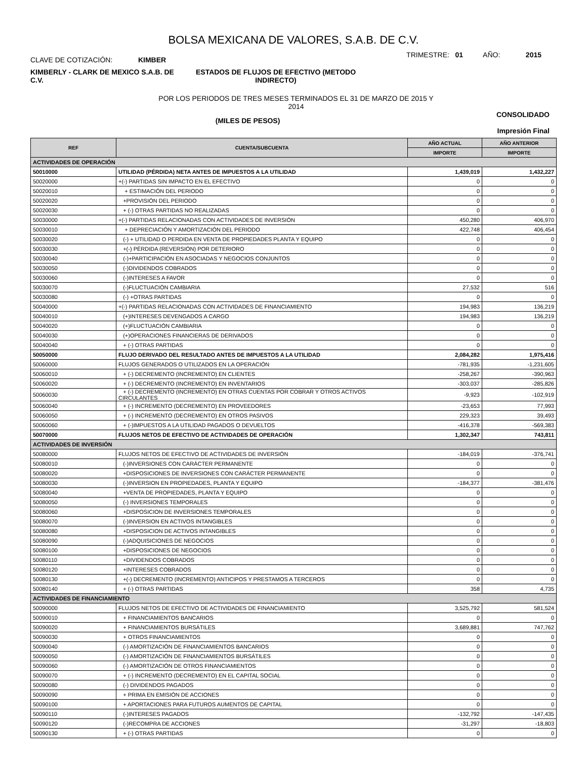BOLSA MEXICANA DE VALORES, S.A.B. DE C.V.
CLAVE DE COTIZACIÓN: KIMBER
TRIMESTRE: 01 AÑO: 2015
KIMBERLY - CLARK DE MEXICO S.A.B. DE C.V.
ESTADOS DE FLUJOS DE EFECTIVO (METODO INDIRECTO)
POR LOS PERIODOS DE TRES MESES TERMINADOS EL 31 DE MARZO DE 2015 Y
2014
(MILES DE PESOS)
CONSOLIDADO
Impresión Final
| REF | CUENTA/SUBCUENTA | AÑO ACTUAL | AÑO ANTERIOR |
| --- | --- | --- | --- |
| | | IMPORTE | IMPORTE |
| ACTIVIDADES DE OPERACIÓN | | | |
| 50010000 | UTILIDAD (PÉRDIDA) NETA ANTES DE IMPUESTOS A LA UTILIDAD | 1,439,019 | 1,432,227 |
| 50020000 | +(-) PARTIDAS SIN IMPACTO EN EL EFECTIVO | 0 | 0 |
| 50020010 | + ESTIMACIÓN DEL PERIODO | 0 | 0 |
| 50020020 | +PROVISIÓN DEL PERIODO | 0 | 0 |
| 50020030 | + (-) OTRAS PARTIDAS NO REALIZADAS | 0 | 0 |
| 50030000 | +(-) PARTIDAS RELACIONADAS CON ACTIVIDADES DE INVERSIÓN | 450,280 | 406,970 |
| 50030010 | + DEPRECIACIÓN Y AMORTIZACIÓN DEL PERIODO | 422,748 | 406,454 |
| 50030020 | (-) + UTILIDAD O PERDIDA EN VENTA DE PROPIEDADES PLANTA Y EQUIPO | 0 | 0 |
| 50030030 | +(-) PÉRDIDA (REVERSIÓN) POR DETERIORO | 0 | 0 |
| 50030040 | (-)+PARTICIPACIÓN EN ASOCIADAS Y NEGOCIOS CONJUNTOS | 0 | 0 |
| 50030050 | (-)DIVIDENDOS COBRADOS | 0 | 0 |
| 50030060 | (-)INTERESES A FAVOR | 0 | 0 |
| 50030070 | (-)FLUCTUACIÓN CAMBIARIA | 27,532 | 516 |
| 50030080 | (-) +OTRAS PARTIDAS | 0 | 0 |
| 50040000 | +(-) PARTIDAS RELACIONADAS CON ACTIVIDADES DE FINANCIAMIENTO | 194,983 | 136,219 |
| 50040010 | (+)INTERESES DEVENGADOS A CARGO | 194,983 | 136,219 |
| 50040020 | (+)FLUCTUACIÓN CAMBIARIA | 0 | 0 |
| 50040030 | (+)OPERACIONES FINANCIERAS DE DERIVADOS | 0 | 0 |
| 50040040 | + (-) OTRAS PARTIDAS | 0 | 0 |
| 50050000 | FLUJO DERIVADO DEL RESULTADO ANTES DE IMPUESTOS A LA UTILIDAD | 2,084,282 | 1,975,416 |
| 50060000 | FLUJOS GENERADOS O UTILIZADOS EN LA OPERACIÓN | -781,935 | -1,231,605 |
| 50060010 | + (-) DECREMENTO (INCREMENTO) EN CLIENTES | -258,267 | -390,963 |
| 50060020 | + (-) DECREMENTO (INCREMENTO) EN INVENTARIOS | -303,037 | -285,826 |
| 50060030 | + (-) DECREMENTO (INCREMENTO) EN OTRAS CUENTAS POR COBRAR Y OTROS ACTIVOS CIRCULANTES | -9,923 | -102,919 |
| 50060040 | + (-) INCREMENTO (DECREMENTO) EN PROVEEDORES | -23,653 | 77,993 |
| 50060050 | + (-) INCREMENTO (DECREMENTO) EN OTROS PASIVOS | 229,323 | 39,493 |
| 50060060 | + (-)IMPUESTOS A LA UTILIDAD PAGADOS O DEVUELTOS | -416,378 | -569,383 |
| 50070000 | FLUJOS NETOS DE EFECTIVO DE ACTIVIDADES DE OPERACIÓN | 1,302,347 | 743,811 |
| ACTIVIDADES DE INVERSIÓN | | | |
| 50080000 | FLUJOS NETOS DE EFECTIVO DE ACTIVIDADES DE INVERSIÓN | -184,019 | -376,741 |
| 50080010 | (-)INVERSIONES CON CARÁCTER PERMANENTE | 0 | 0 |
| 50080020 | +DISPOSICIONES DE INVERSIONES CON CARÁCTER PERMANENTE | 0 | 0 |
| 50080030 | (-)INVERSION EN PROPIEDADES, PLANTA Y EQUIPO | -184,377 | -381,476 |
| 50080040 | +VENTA DE PROPIEDADES, PLANTA Y EQUIPO | 0 | 0 |
| 50080050 | (-) INVERSIONES TEMPORALES | 0 | 0 |
| 50080060 | +DISPOSICION DE INVERSIONES TEMPORALES | 0 | 0 |
| 50080070 | (-)INVERSION EN ACTIVOS INTANGIBLES | 0 | 0 |
| 50080080 | +DISPOSICION DE ACTIVOS INTANGIBLES | 0 | 0 |
| 50080090 | (-)ADQUISICIONES DE NEGOCIOS | 0 | 0 |
| 50080100 | +DISPOSICIONES DE NEGOCIOS | 0 | 0 |
| 50080110 | +DIVIDENDOS COBRADOS | 0 | 0 |
| 50080120 | +INTERESES COBRADOS | 0 | 0 |
| 50080130 | +(-) DECREMENTO (INCREMENTO) ANTICIPOS Y PRESTAMOS A TERCEROS | 0 | 0 |
| 50080140 | + (-) OTRAS PARTIDAS | 358 | 4,735 |
| ACTIVIDADES DE FINANCIAMIENTO | | | |
| 50090000 | FLUJOS NETOS DE EFECTIVO DE ACTIVIDADES DE FINANCIAMIENTO | 3,525,792 | 581,524 |
| 50090010 | + FINANCIAMIENTOS BANCARIOS | 0 | 0 |
| 50090020 | + FINANCIAMIENTOS BURSÁTILES | 3,689,881 | 747,762 |
| 50090030 | + OTROS FINANCIAMIENTOS | 0 | 0 |
| 50090040 | (-) AMORTIZACIÓN DE FINANCIAMIENTOS BANCARIOS | 0 | 0 |
| 50090050 | (-) AMORTIZACIÓN DE FINANCIAMIENTOS BURSÁTILES | 0 | 0 |
| 50090060 | (-) AMORTIZACIÓN DE OTROS FINANCIAMIENTOS | 0 | 0 |
| 50090070 | + (-) INCREMENTO (DECREMENTO) EN EL CAPITAL SOCIAL | 0 | 0 |
| 50090080 | (-) DIVIDENDOS PAGADOS | 0 | 0 |
| 50090090 | + PRIMA EN EMISIÓN DE ACCIONES | 0 | 0 |
| 50090100 | + APORTACIONES PARA FUTUROS AUMENTOS DE CAPITAL | 0 | 0 |
| 50090110 | (-)INTERESES PAGADOS | -132,792 | -147,435 |
| 50090120 | (-)RECOMPRA DE ACCIONES | -31,297 | -18,803 |
| 50090130 | + (-) OTRAS PARTIDAS | 0 | 0 |